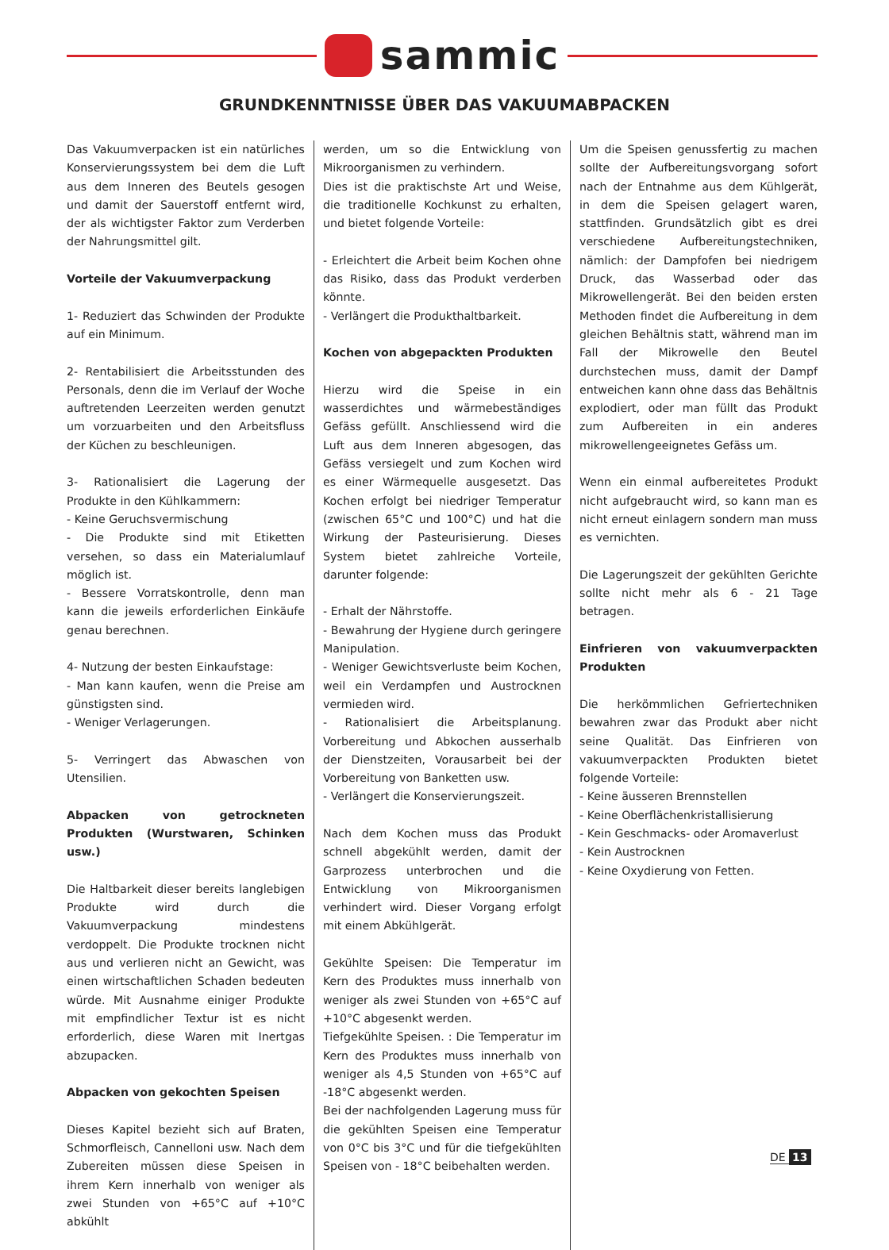sammic
GRUNDKENNTNISSE ÜBER DAS VAKUUMABPACKEN
Das Vakuumverpacken ist ein natürliches Konservierungssystem bei dem die Luft aus dem Inneren des Beutels gesogen und damit der Sauerstoff entfernt wird, der als wichtigster Faktor zum Verderben der Nahrungsmittel gilt.
Vorteile der Vakuumverpackung
1- Reduziert das Schwinden der Produkte auf ein Minimum.
2- Rentabilisiert die Arbeitsstunden des Personals, denn die im Verlauf der Woche auftretenden Leerzeiten werden genutzt um vorzuarbeiten und den Arbeitsfluss der Küchen zu beschleunigen.
3- Rationalisiert die Lagerung der Produkte in den Kühlkammern:
- Keine Geruchsvermischung
- Die Produkte sind mit Etiketten versehen, so dass ein Materialumlauf möglich ist.
- Bessere Vorratskontrolle, denn man kann die jeweils erforderlichen Einkäufe genau berechnen.
4- Nutzung der besten Einkaufstage:
- Man kann kaufen, wenn die Preise am günstigsten sind.
- Weniger Verlagerungen.
5- Verringert das Abwaschen von Utensilien.
Abpacken von getrockneten Produkten (Wurstwaren, Schinken usw.)
Die Haltbarkeit dieser bereits langlebigen Produkte wird durch die Vakuumverpackung mindestens verdoppelt. Die Produkte trocknen nicht aus und verlieren nicht an Gewicht, was einen wirtschaftlichen Schaden bedeuten würde. Mit Ausnahme einiger Produkte mit empfindlicher Textur ist es nicht erforderlich, diese Waren mit Inertgas abzupacken.
Abpacken von gekochten Speisen
Dieses Kapitel bezieht sich auf Braten, Schmorfleisch, Cannelloni usw. Nach dem Zubereiten müssen diese Speisen in ihrem Kern innerhalb von weniger als zwei Stunden von +65°C auf +10°C abkühlt
werden, um so die Entwicklung von Mikroorganismen zu verhindern.
Dies ist die praktischste Art und Weise, die traditionelle Kochkunst zu erhalten, und bietet folgende Vorteile:
- Erleichtert die Arbeit beim Kochen ohne das Risiko, dass das Produkt verderben könnte.
- Verlängert die Produkthaltbarkeit.
Kochen von abgepackten Produkten
Hierzu wird die Speise in ein wasserdichtes und wärmebeständiges Gefäss gefüllt. Anschliessend wird die Luft aus dem Inneren abgesogen, das Gefäss versiegelt und zum Kochen wird es einer Wärmequelle ausgesetzt. Das Kochen erfolgt bei niedriger Temperatur (zwischen 65°C und 100°C) und hat die Wirkung der Pasteurisierung. Dieses System bietet zahlreiche Vorteile, darunter folgende:
- Erhalt der Nährstoffe.
- Bewahrung der Hygiene durch geringere Manipulation.
- Weniger Gewichtsverluste beim Kochen, weil ein Verdampfen und Austrocknen vermieden wird.
- Rationalisiert die Arbeitsplanung. Vorbereitung und Abkochen ausserhalb der Dienstzeiten, Vorausarbeit bei der Vorbereitung von Banketten usw.
- Verlängert die Konservierungszeit.
Nach dem Kochen muss das Produkt schnell abgekühlt werden, damit der Garprozess unterbrochen und die Entwicklung von Mikroorganismen verhindert wird. Dieser Vorgang erfolgt mit einem Abkühlgerät.
Gekühlte Speisen: Die Temperatur im Kern des Produktes muss innerhalb von weniger als zwei Stunden von +65°C auf +10°C abgesenkt werden.
Tiefgekühlte Speisen. : Die Temperatur im Kern des Produktes muss innerhalb von weniger als 4,5 Stunden von +65°C auf -18°C abgesenkt werden.
Bei der nachfolgenden Lagerung muss für die gekühlten Speisen eine Temperatur von 0°C bis 3°C und für die tiefgekühlten Speisen von - 18°C beibehalten werden.
Um die Speisen genussfertig zu machen sollte der Aufbereitungsvorgang sofort nach der Entnahme aus dem Kühlgerät, in dem die Speisen gelagert waren, stattfinden. Grundsätzlich gibt es drei verschiedene Aufbereitungstechniken, nämlich: der Dampfofen bei niedrigem Druck, das Wasserbad oder das Mikrowellengerät. Bei den beiden ersten Methoden findet die Aufbereitung in dem gleichen Behältnis statt, während man im Fall der Mikrowelle den Beutel durchstechen muss, damit der Dampf entweichen kann ohne dass das Behältnis explodiert, oder man füllt das Produkt zum Aufbereiten in ein anderes mikrowellengeeignetes Gefäss um.
Wenn ein einmal aufbereitetes Produkt nicht aufgebraucht wird, so kann man es nicht erneut einlagern sondern man muss es vernichten.
Die Lagerungszeit der gekühlten Gerichte sollte nicht mehr als 6 - 21 Tage betragen.
Einfrieren von vakuumverpackten Produkten
Die herkömmlichen Gefriertechniken bewahren zwar das Produkt aber nicht seine Qualität. Das Einfrieren von vakuumverpackten Produkten bietet folgende Vorteile:
- Keine äusseren Brennstellen
- Keine Oberflächenkristallisierung
- Kein Geschmacks- oder Aromaverlust
- Kein Austrocknen
- Keine Oxydierung von Fetten.
DE 13